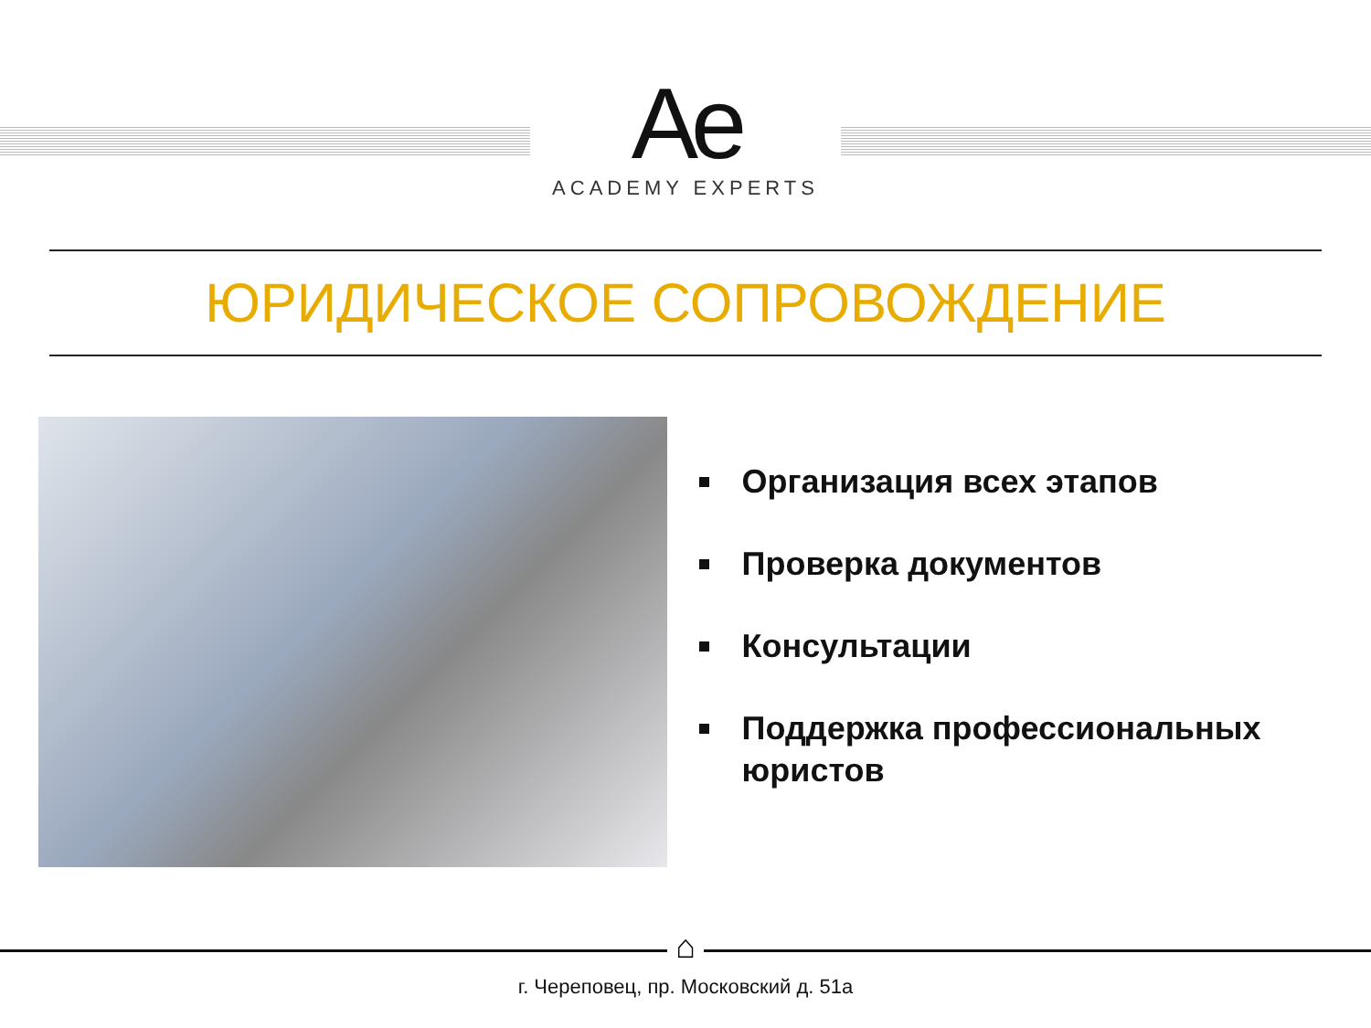Ae
ACADEMY EXPERTS
ЮРИДИЧЕСКОЕ СОПРОВОЖДЕНИЕ
Организация всех этапов
Проверка документов
Консультации
Поддержка профессиональных юристов
⌂
г. Череповец, пр. Московский д. 51а